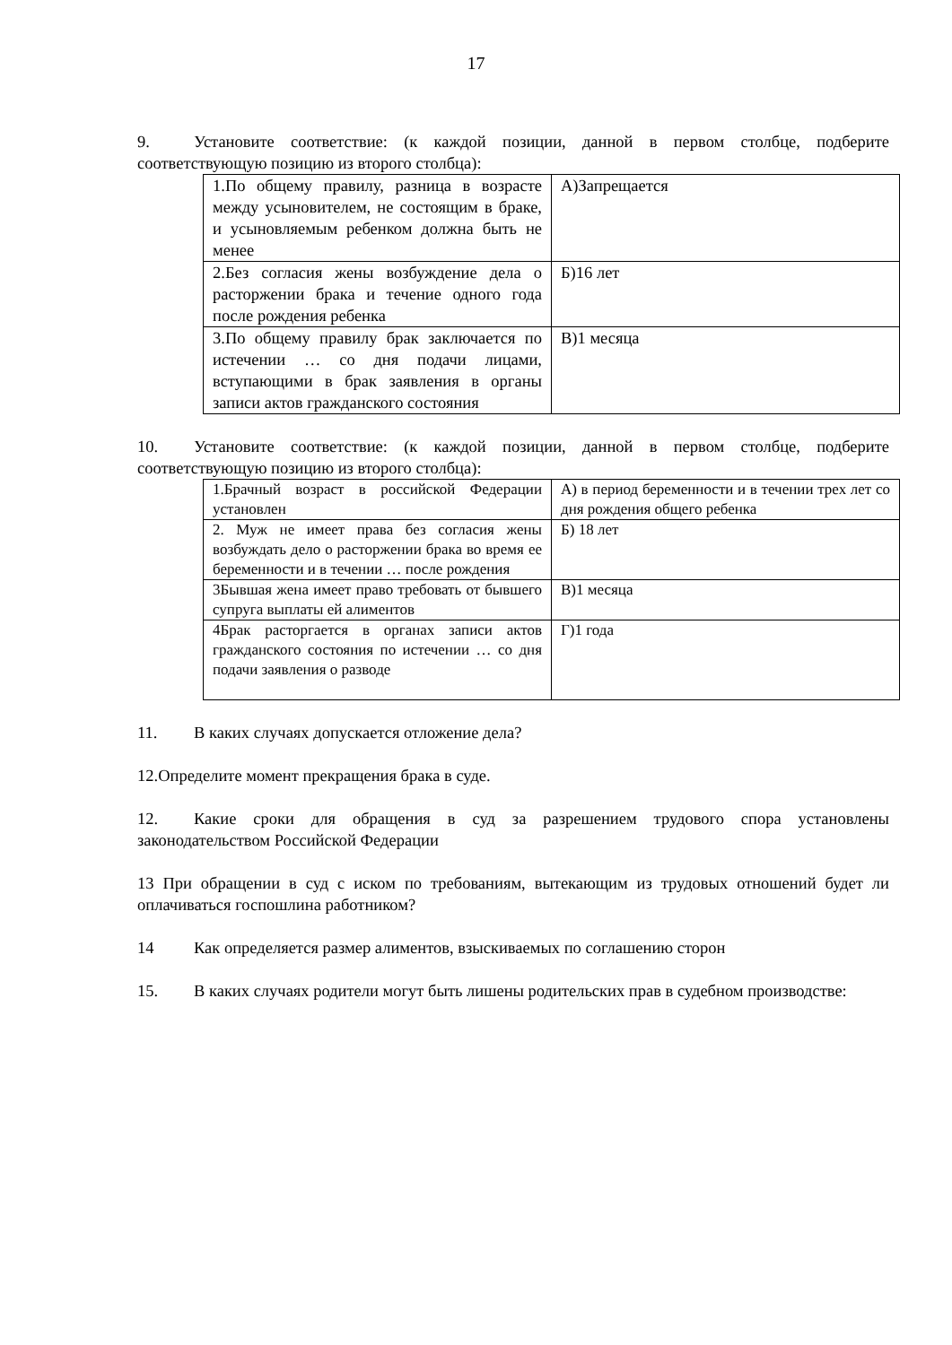17
9. Установите соответствие: (к каждой позиции, данной в первом столбце, подберите соответствующую позицию из второго столбца):
| 1.По общему правилу, разница в возрасте между усыновителем, не состоящим в браке, и усыновляемым ребенком должна быть не менее | А)Запрещается |
| 2.Без согласия жены возбуждение дела о расторжении брака и течение одного года после рождения ребенка | Б)16 лет |
| 3.По общему правилу брак заключается по истечении … со дня подачи лицами, вступающими в брак заявления в органы записи актов гражданского состояния | В)1 месяца |
10. Установите соответствие: (к каждой позиции, данной в первом столбце, подберите соответствующую позицию из второго столбца):
| 1.Брачный возраст в российской Федерации установлен | А) в период беременности и в течении трех лет со дня рождения общего ребенка |
| 2. Муж не имеет права без согласия жены возбуждать дело о расторжении брака во время ее беременности и в течении … после рождения | Б) 18 лет |
| 3Бывшая жена имеет право требовать от бывшего супруга выплаты ей алиментов | В)1 месяца |
| 4Брак расторгается в органах записи актов гражданского состояния по истечении … со дня подачи заявления о разводе | Г)1 года |
11. В каких случаях допускается отложение дела?
12.Определите момент прекращения брака в суде.
12. Какие сроки для обращения в суд за разрешением трудового спора установлены законодательством Российской Федерации
13 При обращении в суд с иском по требованиям, вытекающим из трудовых отношений будет ли оплачиваться госпошлина работником?
14 Как определяется размер алиментов, взыскиваемых по соглашению сторон
15. В каких случаях родители могут быть лишены родительских прав в судебном производстве: